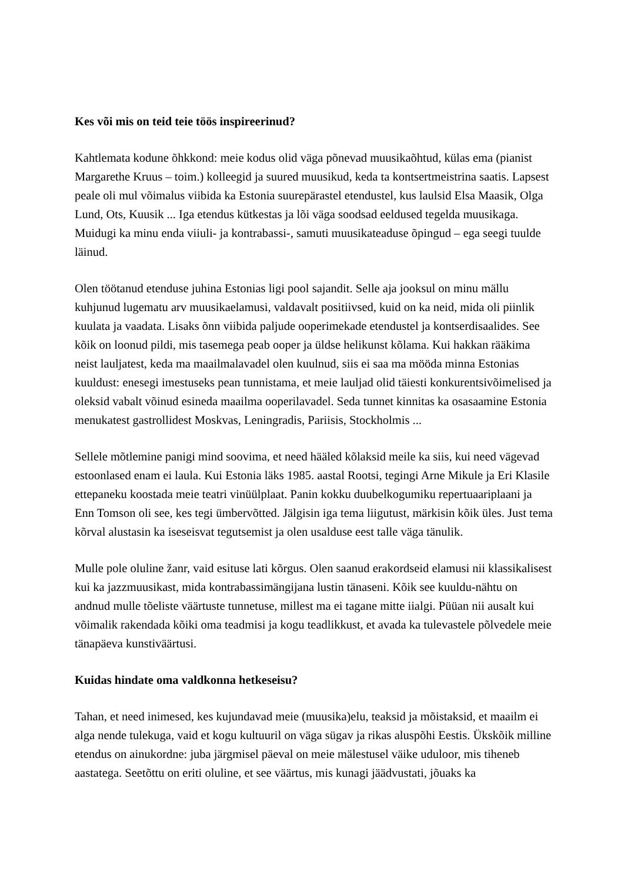Kes või mis on teid teie töös inspireerinud?
Kahtlemata kodune õhkkond: meie kodus olid väga põnevad muusikaõhtud, külas ema (pianist Margarethe Kruus – toim.) kolleegid ja suured muusikud, keda ta kontsertmeistrina saatis. Lapsest peale oli mul võimalus viibida ka Estonia suurepärastel etendustel, kus laulsid Elsa Maasik, Olga Lund, Ots, Kuusik ... Iga etendus kütkestas ja lõi väga soodsad eeldused tegelda muusikaga. Muidugi ka minu enda viiuli- ja kontrabassi-, samuti muusikateaduse õpingud – ega seegi tuulde läinud.
Olen töötanud etenduse juhina Estonias ligi pool sajandit. Selle aja jooksul on minu mällu kuhjunud lugematu arv muusikaelamusi, valdavalt positiivsed, kuid on ka neid, mida oli piinlik kuulata ja vaadata. Lisaks õnn viibida paljude ooperimekade etendustel ja kontserdisaalides. See kõik on loonud pildi, mis tasemega peab ooper ja üldse helikunst kõlama. Kui hakkan rääkima neist lauljatest, keda ma maailmalavadel olen kuulnud, siis ei saa ma mööda minna Estonias kuuldust: enesegi imestuseks pean tunnistama, et meie lauljad olid täiesti konkurentsivõimelised ja oleksid vabalt võinud esineda maailma ooperilavadel. Seda tunnet kinnitas ka osasaamine Estonia menukatest gastrollidest Moskvas, Leningradis, Pariisis, Stockholmis ...
Sellele mõtlemine panigi mind soovima, et need hääled kõlaksid meile ka siis, kui need vägevad estoonlased enam ei laula. Kui Estonia läks 1985. aastal Rootsi, tegingi Arne Mikule ja Eri Klasile ettepaneku koostada meie teatri vinüülplaat. Panin kokku duubelkogumiku repertuaariplaani ja Enn Tomson oli see, kes tegi ümbervõtted. Jälgisin iga tema liigutust, märkisin kõik üles. Just tema kõrval alustasin ka iseseisvat tegutsemist ja olen usalduse eest talle väga tänulik.
Mulle pole oluline žanr, vaid esituse lati kõrgus. Olen saanud erakordseid elamusi nii klassikalisest kui ka jazzmuusikast, mida kontrabassimängijana lustin tänaseni. Kõik see kuuldu-nähtu on andnud mulle tõeliste väärtuste tunnetuse, millest ma ei tagane mitte iialgi. Püüan nii ausalt kui võimalik rakendada kõiki oma teadmisi ja kogu teadlikkust, et avada ka tulevastele põlvedele meie tänapäeva kunstiväärtusi.
Kuidas hindate oma valdkonna hetkeseisu?
Tahan, et need inimesed, kes kujundavad meie (muusika)elu, teaksid ja mõistaksid, et maailm ei alga nende tulekuga, vaid et kogu kultuuril on väga sügav ja rikas aluspõhi Eestis. Ükskõik milline etendus on ainukordne: juba järgmisel päeval on meie mälestusel väike uduloor, mis tiheneb aastatega. Seetõttu on eriti oluline, et see väärtus, mis kunagi jäädvustati, jõuaks ka